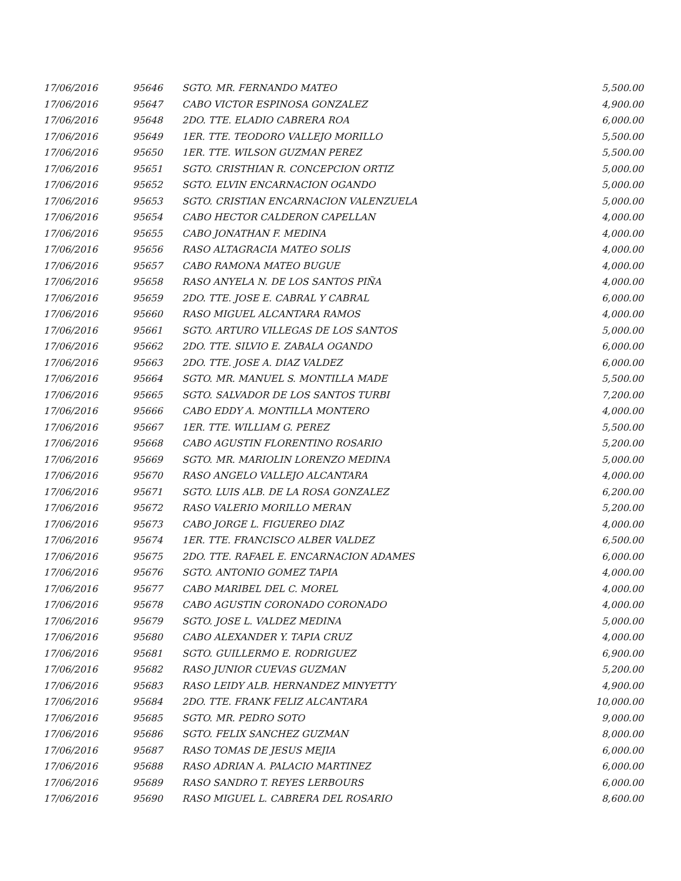| 17/06/2016 | 95646 | SGTO. MR. FERNANDO MATEO | 5,500.00 |
| 17/06/2016 | 95647 | CABO VICTOR ESPINOSA GONZALEZ | 4,900.00 |
| 17/06/2016 | 95648 | 2DO. TTE. ELADIO CABRERA ROA | 6,000.00 |
| 17/06/2016 | 95649 | 1ER. TTE. TEODORO VALLEJO MORILLO | 5,500.00 |
| 17/06/2016 | 95650 | 1ER. TTE. WILSON GUZMAN PEREZ | 5,500.00 |
| 17/06/2016 | 95651 | SGTO. CRISTHIAN R. CONCEPCION ORTIZ | 5,000.00 |
| 17/06/2016 | 95652 | SGTO. ELVIN ENCARNACION OGANDO | 5,000.00 |
| 17/06/2016 | 95653 | SGTO. CRISTIAN ENCARNACION VALENZUELA | 5,000.00 |
| 17/06/2016 | 95654 | CABO HECTOR CALDERON CAPELLAN | 4,000.00 |
| 17/06/2016 | 95655 | CABO JONATHAN F. MEDINA | 4,000.00 |
| 17/06/2016 | 95656 | RASO ALTAGRACIA MATEO SOLIS | 4,000.00 |
| 17/06/2016 | 95657 | CABO RAMONA MATEO BUGUE | 4,000.00 |
| 17/06/2016 | 95658 | RASO ANYELA N. DE LOS SANTOS PIÑA | 4,000.00 |
| 17/06/2016 | 95659 | 2DO. TTE. JOSE E. CABRAL Y CABRAL | 6,000.00 |
| 17/06/2016 | 95660 | RASO MIGUEL ALCANTARA RAMOS | 4,000.00 |
| 17/06/2016 | 95661 | SGTO. ARTURO VILLEGAS DE LOS SANTOS | 5,000.00 |
| 17/06/2016 | 95662 | 2DO. TTE. SILVIO E. ZABALA OGANDO | 6,000.00 |
| 17/06/2016 | 95663 | 2DO. TTE. JOSE A. DIAZ VALDEZ | 6,000.00 |
| 17/06/2016 | 95664 | SGTO. MR. MANUEL S. MONTILLA MADE | 5,500.00 |
| 17/06/2016 | 95665 | SGTO. SALVADOR DE LOS SANTOS TURBI | 7,200.00 |
| 17/06/2016 | 95666 | CABO EDDY A. MONTILLA MONTERO | 4,000.00 |
| 17/06/2016 | 95667 | 1ER. TTE. WILLIAM G. PEREZ | 5,500.00 |
| 17/06/2016 | 95668 | CABO AGUSTIN FLORENTINO ROSARIO | 5,200.00 |
| 17/06/2016 | 95669 | SGTO. MR. MARIOLIN LORENZO MEDINA | 5,000.00 |
| 17/06/2016 | 95670 | RASO ANGELO VALLEJO ALCANTARA | 4,000.00 |
| 17/06/2016 | 95671 | SGTO. LUIS ALB. DE LA ROSA GONZALEZ | 6,200.00 |
| 17/06/2016 | 95672 | RASO VALERIO MORILLO MERAN | 5,200.00 |
| 17/06/2016 | 95673 | CABO JORGE L. FIGUEREO DIAZ | 4,000.00 |
| 17/06/2016 | 95674 | 1ER. TTE. FRANCISCO ALBER VALDEZ | 6,500.00 |
| 17/06/2016 | 95675 | 2DO. TTE. RAFAEL E. ENCARNACION ADAMES | 6,000.00 |
| 17/06/2016 | 95676 | SGTO. ANTONIO GOMEZ TAPIA | 4,000.00 |
| 17/06/2016 | 95677 | CABO MARIBEL DEL C. MOREL | 4,000.00 |
| 17/06/2016 | 95678 | CABO AGUSTIN CORONADO CORONADO | 4,000.00 |
| 17/06/2016 | 95679 | SGTO. JOSE L. VALDEZ MEDINA | 5,000.00 |
| 17/06/2016 | 95680 | CABO ALEXANDER Y. TAPIA CRUZ | 4,000.00 |
| 17/06/2016 | 95681 | SGTO. GUILLERMO E. RODRIGUEZ | 6,900.00 |
| 17/06/2016 | 95682 | RASO JUNIOR CUEVAS GUZMAN | 5,200.00 |
| 17/06/2016 | 95683 | RASO LEIDY ALB. HERNANDEZ MINYETTY | 4,900.00 |
| 17/06/2016 | 95684 | 2DO. TTE. FRANK FELIZ ALCANTARA | 10,000.00 |
| 17/06/2016 | 95685 | SGTO. MR. PEDRO SOTO | 9,000.00 |
| 17/06/2016 | 95686 | SGTO. FELIX SANCHEZ GUZMAN | 8,000.00 |
| 17/06/2016 | 95687 | RASO TOMAS DE JESUS MEJIA | 6,000.00 |
| 17/06/2016 | 95688 | RASO ADRIAN A. PALACIO MARTINEZ | 6,000.00 |
| 17/06/2016 | 95689 | RASO SANDRO T. REYES LERBOURS | 6,000.00 |
| 17/06/2016 | 95690 | RASO MIGUEL L. CABRERA DEL ROSARIO | 8,600.00 |